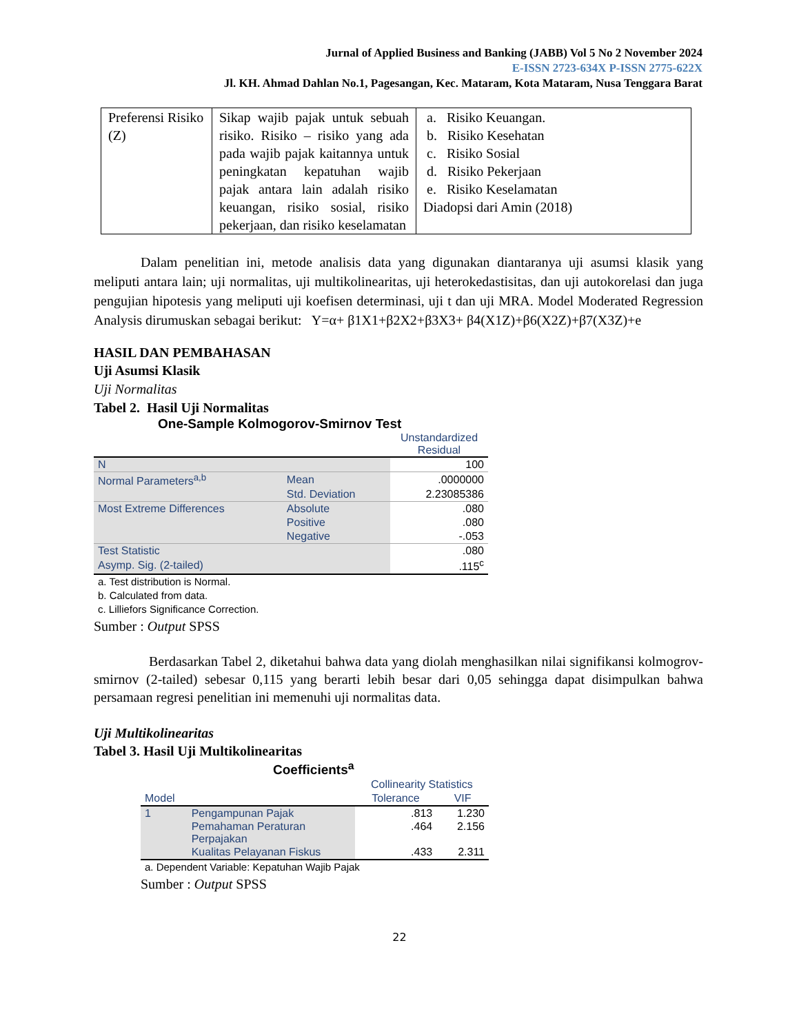Jurnal of Applied Business and Banking (JABB) Vol 5 No 2 November 2024
E-ISSN 2723-634X P-ISSN 2775-622X
Jl. KH. Ahmad Dahlan No.1, Pagesangan, Kec. Mataram, Kota Mataram, Nusa Tenggara Barat
| Preferensi Risiko (Z) | Sikap wajib pajak untuk sebuah risiko. Risiko – risiko yang ada pada wajib pajak kaitannya untuk peningkatan kepatuhan wajib pajak antara lain adalah risiko keuangan, risiko sosial, risiko pekerjaan, dan risiko keselamatan | a. Risiko Keuangan. b. Risiko Kesehatan c. Risiko Sosial d. Risiko Pekerjaan e. Risiko Keselamatan Diadopsi dari Amin (2018) |
Dalam penelitian ini, metode analisis data yang digunakan diantaranya uji asumsi klasik yang meliputi antara lain; uji normalitas, uji multikolinearitas, uji heterokedastisitas, dan uji autokorelasi dan juga pengujian hipotesis yang meliputi uji koefisen determinasi, uji t dan uji MRA. Model Moderated Regression Analysis dirumuskan sebagai berikut: Y=α+ β1X1+β2X2+β3X3+ β4(X1Z)+β6(X2Z)+β7(X3Z)+e
HASIL DAN PEMBAHASAN
Uji Asumsi Klasik
Uji Normalitas
Tabel 2. Hasil Uji Normalitas
One-Sample Kolmogorov-Smirnov Test
| | | Unstandardized Residual |
| N | | 100 |
| Normal Parameters<sup>a,b</sup> | Mean | .0000000 |
| | Std. Deviation | 2.23085386 |
| Most Extreme Differences | Absolute | .080 |
| | Positive | .080 |
| | Negative | -.053 |
| Test Statistic | | .080 |
| Asymp. Sig. (2-tailed) | | .115<sup>c</sup> |
a. Test distribution is Normal.
b. Calculated from data.
c. Lilliefors Significance Correction.
Sumber : Output SPSS
Berdasarkan Tabel 2, diketahui bahwa data yang diolah menghasilkan nilai signifikansi kolmogrov-smirnov (2-tailed) sebesar 0,115 yang berarti lebih besar dari 0,05 sehingga dapat disimpulkan bahwa persamaan regresi penelitian ini memenuhi uji normalitas data.
Uji Multikolinearitas
Tabel 3. Hasil Uji Multikolinearitas
Coefficients<sup>a</sup>
| | | Collinearity Statistics | |
| Model | | Tolerance | VIF |
| 1 | Pengampunan Pajak | .813 | 1.230 |
| | Pemahaman Peraturan Perpajakan | .464 | 2.156 |
| | Kualitas Pelayanan Fiskus | .433 | 2.311 |
a. Dependent Variable: Kepatuhan Wajib Pajak
Sumber : Output SPSS
22